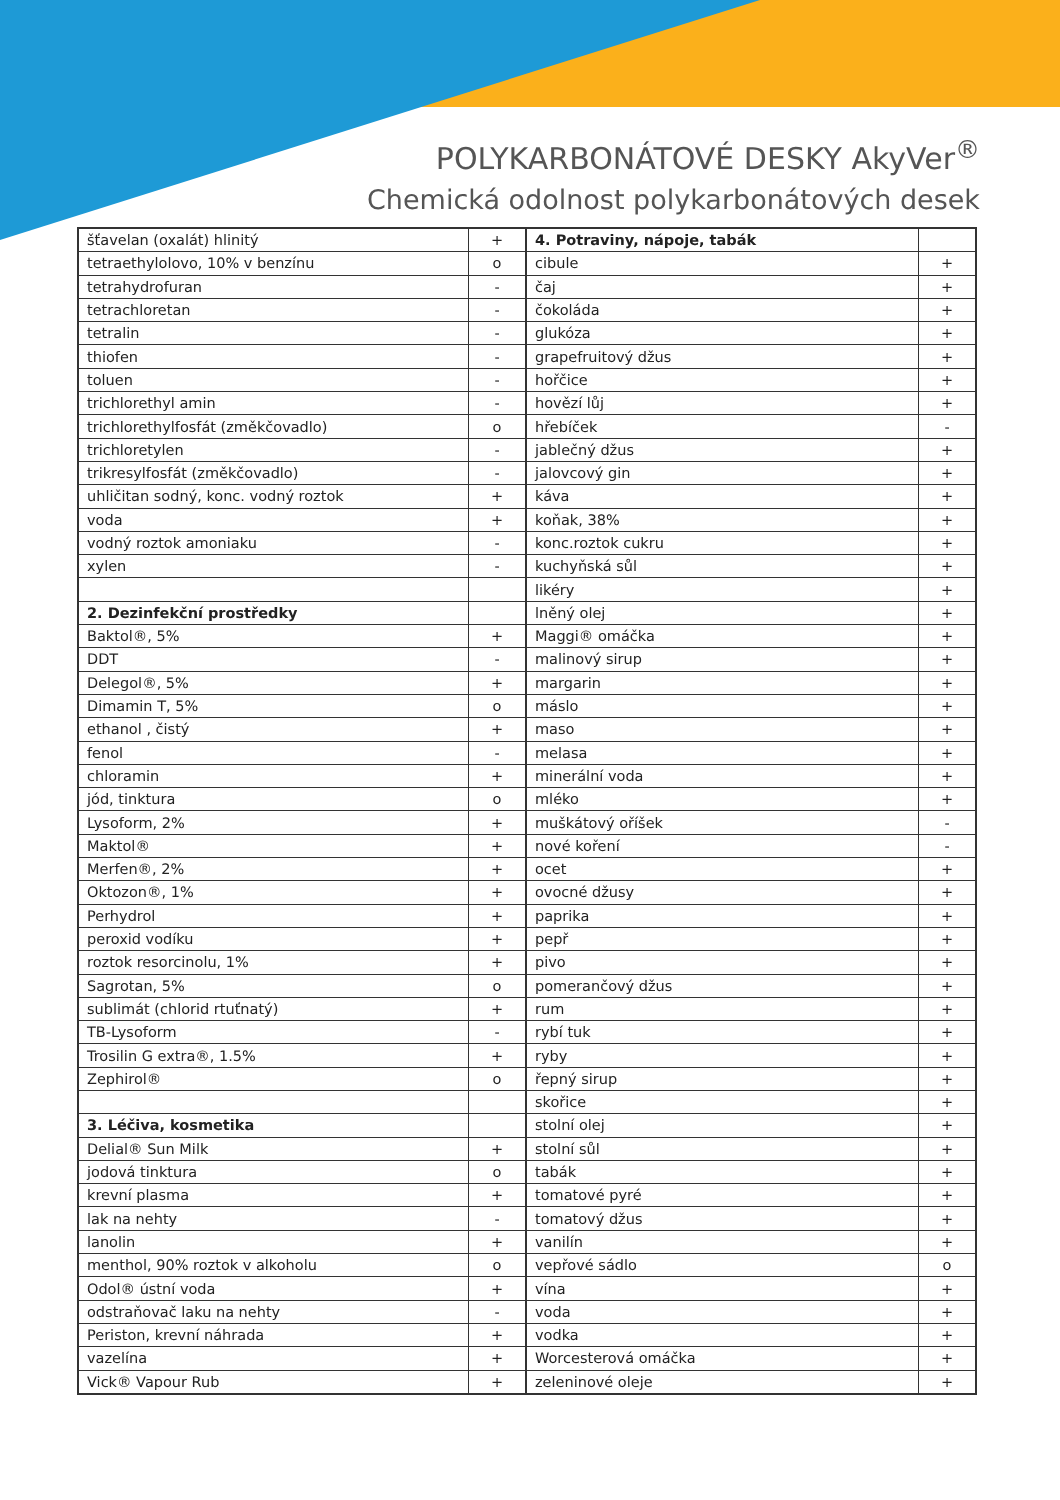POLYKARBONÁTOVÉ DESKY AkyVer<sup>®</sup>
Chemická odolnost polykarbonátových desek
| šťavelan (oxalát) hlinitý | + |
| tetraethylolovo, 10% v benzínu | o |
| tetrahydrofuran | - |
| tetrachloretan | - |
| tetralin | - |
| thiofen | - |
| toluen | - |
| trichlorethyl amin | - |
| trichlorethylfosfát (změkčovadlo) | o |
| trichloretylen | - |
| trikresylfosfát (změkčovadlo) | - |
| uhličitan sodný, konc. vodný roztok | + |
| voda | + |
| vodný roztok amoniaku | - |
| xylen | - |
| 2. Dezinfekční prostředky | |
| Baktol®, 5% | + |
| DDT | - |
| Delegol®, 5% | + |
| Dimamin T, 5% | o |
| ethanol , čistý | + |
| fenol | - |
| chloramin | + |
| jód, tinktura | o |
| Lysoform, 2% | + |
| Maktol® | + |
| Merfen®, 2% | + |
| Oktozon®, 1% | + |
| Perhydrol | + |
| peroxid vodíku | + |
| roztok resorcinolu, 1% | + |
| Sagrotan, 5% | o |
| sublimát (chlorid rtuťnatý) | + |
| TB-Lysoform | - |
| Trosilin G extra®, 1.5% | + |
| Zephirol® | o |
| 3. Léčiva, kosmetika | |
| Delial® Sun Milk | + |
| jodová tinktura | o |
| krevní plasma | + |
| lak na nehty | - |
| lanolin | + |
| menthol, 90% roztok v alkoholu | o |
| Odol® ústní voda | + |
| odstraňovač laku na nehty | - |
| Periston, krevní náhrada | + |
| vazelína | + |
| Vick® Vapour Rub | + |
| 4. Potraviny, nápoje, tabák | |
| cibule | + |
| čaj | + |
| čokoláda | + |
| glukóza | + |
| grapefruitový džus | + |
| hořčice | + |
| hovězí lůj | + |
| hřebíček | - |
| jablečný džus | + |
| jalovcový gin | + |
| káva | + |
| koňak, 38% | + |
| konc.roztok cukru | + |
| kuchyňská sůl | + |
| likéry | + |
| lněný olej | + |
| Maggi® omáčka | + |
| malinový sirup | + |
| margarin | + |
| máslo | + |
| maso | + |
| melasa | + |
| minerální voda | + |
| mléko | + |
| muškátový oříšek | - |
| nové koření | - |
| ocet | + |
| ovocné džusy | + |
| paprika | + |
| pepř | + |
| pivo | + |
| pomerančový džus | + |
| rum | + |
| rybí tuk | + |
| ryby | + |
| řepný sirup | + |
| skořice | + |
| stolní olej | + |
| stolní sůl | + |
| tabák | + |
| tomatové pyré | + |
| tomatový džus | + |
| vanilín | + |
| vepřové sádlo | o |
| vína | + |
| voda | + |
| vodka | + |
| Worcesterová omáčka | + |
| zeleninové oleje | + |